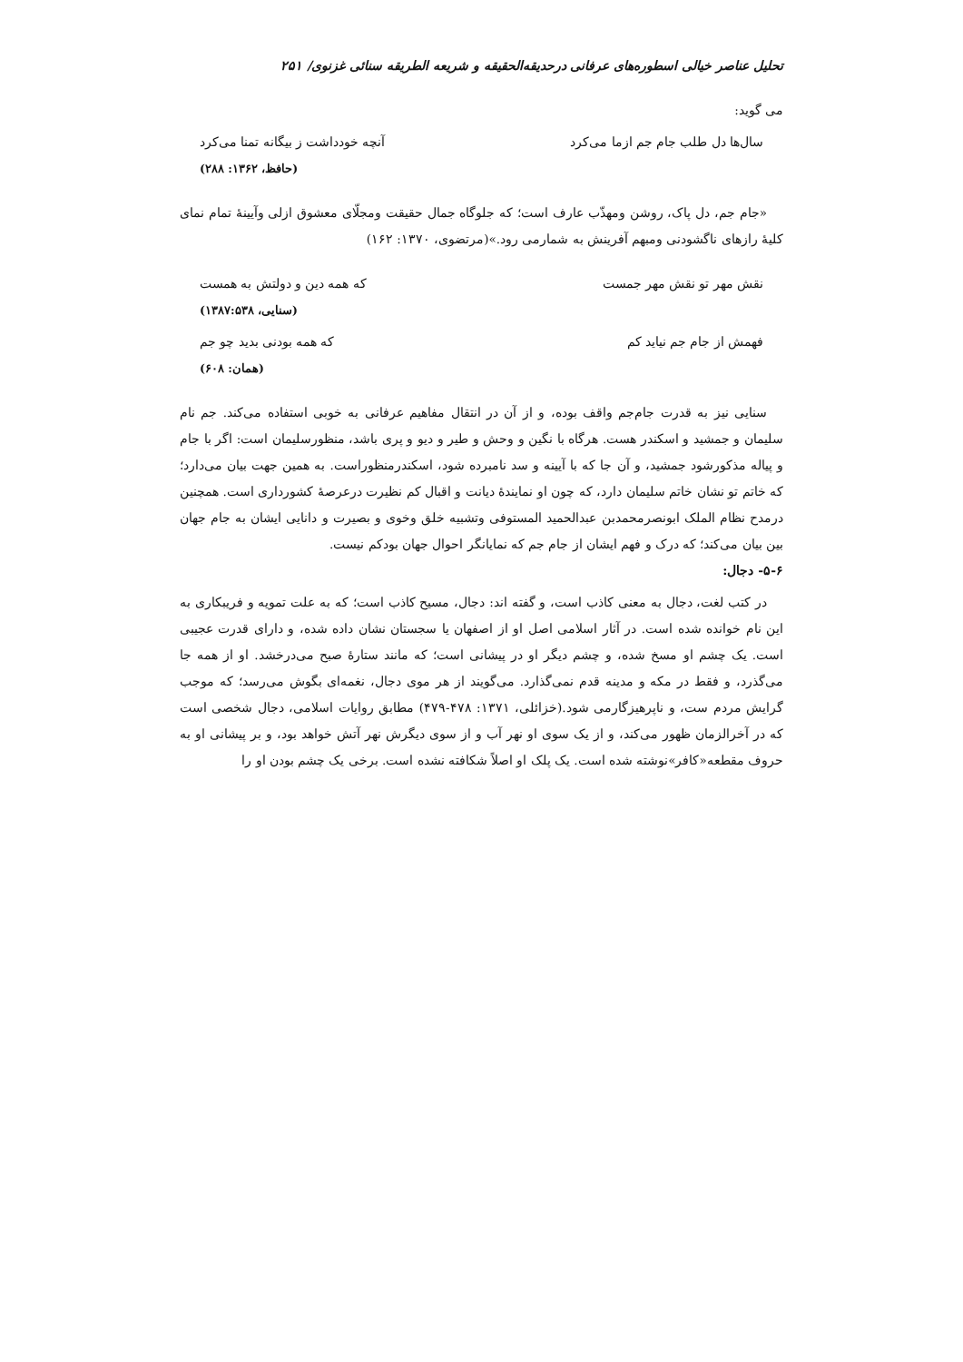تحلیل عناصر خیالی اسطوره‌های عرفانی درحدیقه‌الحقیقه و شریعه الطریقه سنائی غزنوی/ ۲۵۱
می گوید:
سال‌ها دل طلب جام جم ازما می‌کرد آنچه خودداشت ز بیگانه تمنا می‌کرد
(حافظ، ۱۳۶۲: ۲۸۸)
«جام جم، دل پاک، روشن ومهذّب عارف است؛ که جلوگاه جمال حقیقت ومجلّای معشوق ازلی وآیینهٔ تمام نمای کلیهٔ رازهای ناگشودنی ومبهم آفرینش به شمارمی رود.»(مرتضوی، ۱۳۷۰: ۱۶۲)
نقش مهر تو نقش مهر جمست که همه دین و دولتش به همست
(سنایی، ۱۳۸۷:۵۳۸)
فهمش از جام جم نیاید کم که همه بودنی بدید چو جم
(همان: ۶۰۸)
سنایی نیز به قدرت جام‌جم واقف بوده، و از آن در انتقال مفاهیم عرفانی به خوبی استفاده می‌کند. جم نام سلیمان و جمشید و اسکندر هست. هرگاه با نگین و وحش و طیر و دیو و پری باشد، منظورسلیمان است: اگر با جام و پیاله مذکورشود جمشید، و آن جا که با آیینه و سد نامبرده شود، اسکندرمنظوراست. به همین جهت بیان می‌دارد؛ که خاتم تو نشان خاتم سلیمان دارد، که چون او نمایندهٔ دیانت و اقبال کم نظیرت درعرصهٔ کشورداری است. همچنین درمدح نظام الملک ابونصرمحمدبن عبدالحمید المستوفی وتشبیه خلق وخوی و بصیرت و دانایی ایشان به جام جهان بین بیان می‌کند؛ که درک و فهم ایشان از جام جم که نمایانگر احوال جهان بودکم نیست.
۵-۶- دجال:
در کتب لغت، دجال به معنی کاذب است، و گفته اند: دجال، مسیح کاذب است؛ که به علت تمویه و فریبکاری به این نام خوانده شده است. در آثار اسلامی اصل او از اصفهان یا سجستان نشان داده شده، و دارای قدرت عجیبی است. یک چشم او مسخ شده، و چشم دیگر او در پیشانی است؛ که مانند ستارهٔ صبح می‌درخشد. او از همه جا می‌گذرد، و فقط در مکه و مدینه قدم نمی‌گذارد. می‌گویند از هر موی دجال، نغمه‌ای بگوش می‌رسد؛ که موجب گرایش مردم ست، و ناپرهیزگارمی شود.(خزائلی، ۱۳۷۱: ۴۷۸-۴۷۹) مطابق روایات اسلامی، دجال شخصی است که در آخرالزمان ظهور می‌کند، و از یک سوی او نهر آب و از سوی دیگرش نهر آتش خواهد بود، و بر پیشانی او به حروف مقطعه«کافر»نوشته شده است. یک پلک او اصلاً شکافته نشده است. برخی یک چشم بودن او را